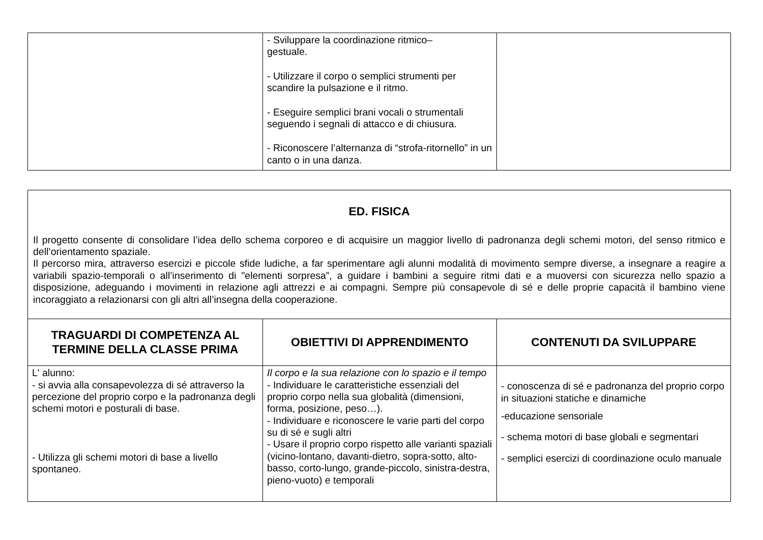| | - Sviluppare la coordinazione ritmico– gestuale. - Utilizzare il corpo o semplici strumenti per scandire la pulsazione e il ritmo. - Eseguire semplici brani vocali o strumentali seguendo i segnali di attacco e di chiusura. - Riconoscere l’alternanza di “strofa-ritornello” in un canto o in una danza. | |
| ED. FISICA Il progetto consente di consolidare l’idea dello schema corporeo e di acquisire un maggior livello di padronanza degli schemi motori, del senso ritmico e dell’orientamento spaziale. Il percorso mira, attraverso esercizi e piccole sfide ludiche, a far sperimentare agli alunni modalità di movimento sempre diverse, a insegnare a reagire a variabili spazio-temporali o all’inserimento di "elementi sorpresa”, a guidare i bambini a seguire ritmi dati e a muoversi con sicurezza nello spazio a disposizione, adeguando i movimenti in relazione agli attrezzi e ai compagni. Sempre più consapevole di sé e delle proprie capacità il bambino viene incoraggiato a relazionarsi con gli altri all’insegna della cooperazione. | | |
| TRAGUARDI DI COMPETENZA AL TERMINE DELLA CLASSE PRIMA | OBIETTIVI DI APPRENDIMENTO | CONTENUTI DA SVILUPPARE |
| L' alunno: - si avvia alla consapevolezza di sé attraverso la percezione del proprio corpo e la padronanza degli schemi motori e posturali di base. - Utilizza gli schemi motori di base a livello spontaneo. | Il corpo e la sua relazione con lo spazio e il tempo - Individuare le caratteristiche essenziali del proprio corpo nella sua globalità (dimensioni, forma, posizione, peso…). - Individuare e riconoscere le varie parti del corpo su di sé e sugli altri - Usare il proprio corpo rispetto alle varianti spaziali (vicino-lontano, davanti-dietro, sopra-sotto, alto-basso, corto-lungo, grande-piccolo, sinistra-destra, pieno-vuoto) e temporali | - conoscenza di sé e padronanza del proprio corpo in situazioni statiche e dinamiche -educazione sensoriale - schema motori di base globali e segmentari - semplici esercizi di coordinazione oculo manuale |